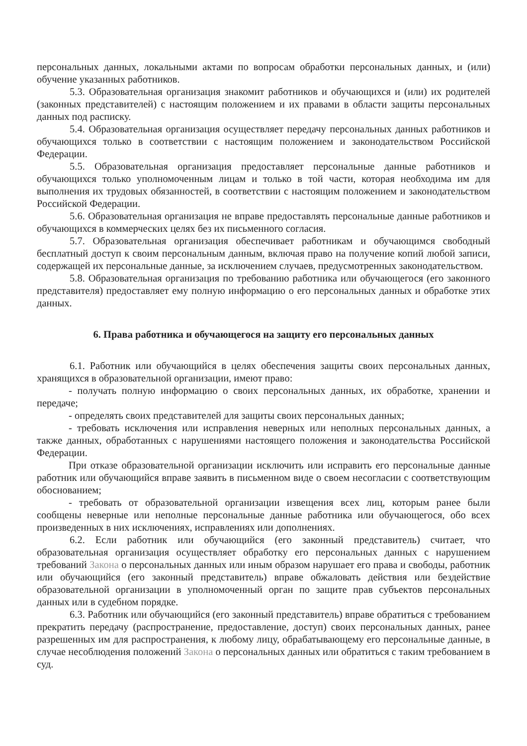персональных данных, локальными актами по вопросам обработки персональных данных, и (или) обучение указанных работников.
5.3. Образовательная организация знакомит работников и обучающихся и (или) их родителей (законных представителей) с настоящим положением и их правами в области защиты персональных данных под расписку.
5.4. Образовательная организация осуществляет передачу персональных данных работников и обучающихся только в соответствии с настоящим положением и законодательством Российской Федерации.
5.5. Образовательная организация предоставляет персональные данные работников и обучающихся только уполномоченным лицам и только в той части, которая необходима им для выполнения их трудовых обязанностей, в соответствии с настоящим положением и законодательством Российской Федерации.
5.6. Образовательная организация не вправе предоставлять персональные данные работников и обучающихся в коммерческих целях без их письменного согласия.
5.7. Образовательная организация обеспечивает работникам и обучающимся свободный бесплатный доступ к своим персональным данным, включая право на получение копий любой записи, содержащей их персональные данные, за исключением случаев, предусмотренных законодательством.
5.8. Образовательная организация по требованию работника или обучающегося (его законного представителя) предоставляет ему полную информацию о его персональных данных и обработке этих данных.
6. Права работника и обучающегося на защиту его персональных данных
6.1. Работник или обучающийся в целях обеспечения защиты своих персональных данных, хранящихся в образовательной организации, имеют право:
- получать полную информацию о своих персональных данных, их обработке, хранении и передаче;
- определять своих представителей для защиты своих персональных данных;
- требовать исключения или исправления неверных или неполных персональных данных, а также данных, обработанных с нарушениями настоящего положения и законодательства Российской Федерации.
При отказе образовательной организации исключить или исправить его персональные данные работник или обучающийся вправе заявить в письменном виде о своем несогласии с соответствующим обоснованием;
- требовать от образовательной организации извещения всех лиц, которым ранее были сообщены неверные или неполные персональные данные работника или обучающегося, обо всех произведенных в них исключениях, исправлениях или дополнениях.
6.2. Если работник или обучающийся (его законный представитель) считает, что образовательная организация осуществляет обработку его персональных данных с нарушением требований Закона о персональных данных или иным образом нарушает его права и свободы, работник или обучающийся (его законный представитель) вправе обжаловать действия или бездействие образовательной организации в уполномоченный орган по защите прав субъектов персональных данных или в судебном порядке.
6.3. Работник или обучающийся (его законный представитель) вправе обратиться с требованием прекратить передачу (распространение, предоставление, доступ) своих персональных данных, ранее разрешенных им для распространения, к любому лицу, обрабатывающему его персональные данные, в случае несоблюдения положений Закона о персональных данных или обратиться с таким требованием в суд.